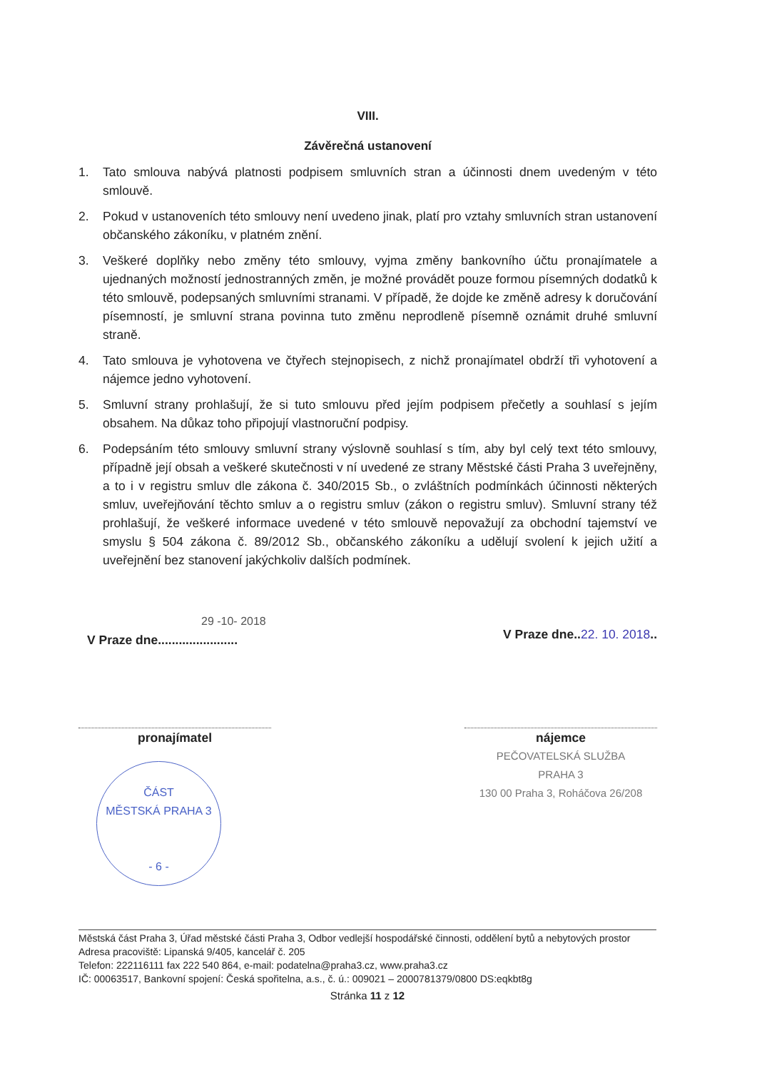VIII.
Závěrečná ustanovení
1. Tato smlouva nabývá platnosti podpisem smluvních stran a účinnosti dnem uvedeným v této smlouvě.
2. Pokud v ustanoveních této smlouvy není uvedeno jinak, platí pro vztahy smluvních stran ustanovení občanského zákoníku, v platném znění.
3. Veškeré doplňky nebo změny této smlouvy, vyjma změny bankovního účtu pronajímatele a ujednaných možností jednostranných změn, je možné provádět pouze formou písemných dodatků k této smlouvě, podepsaných smluvními stranami. V případě, že dojde ke změně adresy k doručování písemností, je smluvní strana povinna tuto změnu neprodleně písemně oznámit druhé smluvní straně.
4. Tato smlouva je vyhotovena ve čtyřech stejnopisech, z nichž pronajímatel obdrží tři vyhotovení a nájemce jedno vyhotovení.
5. Smluvní strany prohlašují, že si tuto smlouvu před jejím podpisem přečetly a souhlasí s jejím obsahem. Na důkaz toho připojují vlastnoruční podpisy.
6. Podepsáním této smlouvy smluvní strany výslovně souhlasí s tím, aby byl celý text této smlouvy, případně její obsah a veškeré skutečnosti v ní uvedené ze strany Městské části Praha 3 uveřejněny, a to i v registru smluv dle zákona č. 340/2015 Sb., o zvláštních podmínkách účinnosti některých smluv, uveřejňování těchto smluv a o registru smluv (zákon o registru smluv). Smluvní strany též prohlašují, že veškeré informace uvedené v této smlouvě nepovažují za obchodní tajemství ve smyslu § 504 zákona č. 89/2012 Sb., občanského zákoníku a udělují svolení k jejich užití a uveřejnění bez stanovení jakýchkoliv dalších podmínek.
29 -10- 2018
V Praze dne.......................
V Praze dne..22. 10. 2018..
pronajímatel
ČÁST
MĚSTSKÁ PRAHA 3
- 6 -
nájemce
PEČOVATELSKÁ SLUŽBA
PRAHA 3
130 00 Praha 3, Roháčova 26/208
Městská část Praha 3, Úřad městské části Praha 3, Odbor vedlejší hospodářské činnosti, oddělení bytů a nebytových prostor
Adresa pracoviště: Lipanská 9/405, kancelář č. 205
Telefon: 222116111 fax 222 540 864, e-mail: podatelna@praha3.cz, www.praha3.cz
IČ: 00063517, Bankovní spojení: Česká spořitelna, a.s., č. ú.: 009021 – 2000781379/0800 DS:eqkbt8g
Stránka 11 z 12